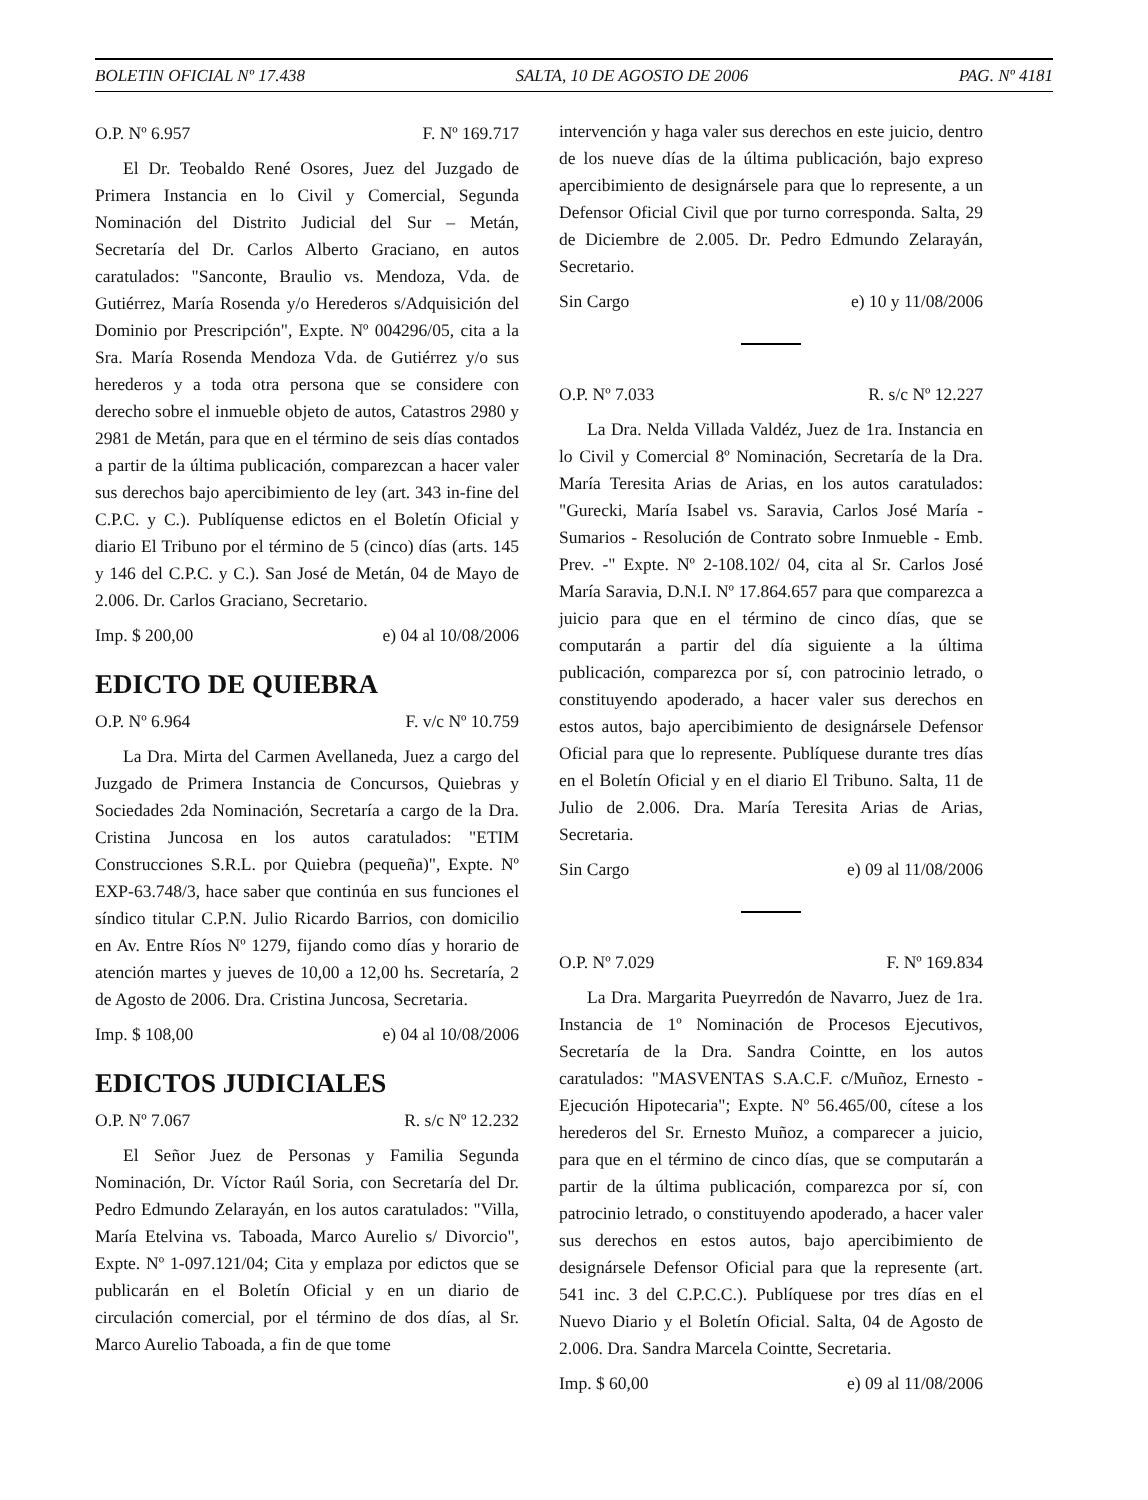BOLETIN OFICIAL Nº 17.438 SALTA, 10 DE AGOSTO DE 2006 PAG. Nº 4181
O.P. Nº 6.957 F. Nº 169.717
El Dr. Teobaldo René Osores, Juez del Juzgado de Primera Instancia en lo Civil y Comercial, Segunda Nominación del Distrito Judicial del Sur – Metán, Secretaría del Dr. Carlos Alberto Graciano, en autos caratulados: "Sanconte, Braulio vs. Mendoza, Vda. de Gutiérrez, María Rosenda y/o Herederos s/Adquisición del Dominio por Prescripción", Expte. Nº 004296/05, cita a la Sra. María Rosenda Mendoza Vda. de Gutiérrez y/o sus herederos y a toda otra persona que se considere con derecho sobre el inmueble objeto de autos, Catastros 2980 y 2981 de Metán, para que en el término de seis días contados a partir de la última publicación, comparezcan a hacer valer sus derechos bajo apercibimiento de ley (art. 343 in-fine del C.P.C. y C.). Publíquense edictos en el Boletín Oficial y diario El Tribuno por el término de 5 (cinco) días (arts. 145 y 146 del C.P.C. y C.). San José de Metán, 04 de Mayo de 2.006. Dr. Carlos Graciano, Secretario.
Imp. $ 200,00 e) 04 al 10/08/2006
EDICTO DE QUIEBRA
O.P. Nº 6.964 F. v/c Nº 10.759
La Dra. Mirta del Carmen Avellaneda, Juez a cargo del Juzgado de Primera Instancia de Concursos, Quiebras y Sociedades 2da Nominación, Secretaría a cargo de la Dra. Cristina Juncosa en los autos caratulados: "ETIM Construcciones S.R.L. por Quiebra (pequeña)", Expte. Nº EXP-63.748/3, hace saber que continúa en sus funciones el síndico titular C.P.N. Julio Ricardo Barrios, con domicilio en Av. Entre Ríos Nº 1279, fijando como días y horario de atención martes y jueves de 10,00 a 12,00 hs. Secretaría, 2 de Agosto de 2006. Dra. Cristina Juncosa, Secretaria.
Imp. $ 108,00 e) 04 al 10/08/2006
EDICTOS JUDICIALES
O.P. Nº 7.067 R. s/c Nº 12.232
El Señor Juez de Personas y Familia Segunda Nominación, Dr. Víctor Raúl Soria, con Secretaría del Dr. Pedro Edmundo Zelarayán, en los autos caratulados: "Villa, María Etelvina vs. Taboada, Marco Aurelio s/ Divorcio", Expte. Nº 1-097.121/04; Cita y emplaza por edictos que se publicarán en el Boletín Oficial y en un diario de circulación comercial, por el término de dos días, al Sr. Marco Aurelio Taboada, a fin de que tome
intervención y haga valer sus derechos en este juicio, dentro de los nueve días de la última publicación, bajo expreso apercibimiento de designársele para que lo represente, a un Defensor Oficial Civil que por turno corresponda. Salta, 29 de Diciembre de 2.005. Dr. Pedro Edmundo Zelarayán, Secretario.
Sin Cargo e) 10 y 11/08/2006
O.P. Nº 7.033 R. s/c Nº 12.227
La Dra. Nelda Villada Valdéz, Juez de 1ra. Instancia en lo Civil y Comercial 8º Nominación, Secretaría de la Dra. María Teresita Arias de Arias, en los autos caratulados: "Gurecki, María Isabel vs. Saravia, Carlos José María - Sumarios - Resolución de Contrato sobre Inmueble - Emb. Prev. -" Expte. Nº 2-108.102/ 04, cita al Sr. Carlos José María Saravia, D.N.I. Nº 17.864.657 para que comparezca a juicio para que en el término de cinco días, que se computarán a partir del día siguiente a la última publicación, comparezca por sí, con patrocinio letrado, o constituyendo apoderado, a hacer valer sus derechos en estos autos, bajo apercibimiento de designársele Defensor Oficial para que lo represente. Publíquese durante tres días en el Boletín Oficial y en el diario El Tribuno. Salta, 11 de Julio de 2.006. Dra. María Teresita Arias de Arias, Secretaria.
Sin Cargo e) 09 al 11/08/2006
O.P. Nº 7.029 F. Nº 169.834
La Dra. Margarita Pueyrredón de Navarro, Juez de 1ra. Instancia de 1º Nominación de Procesos Ejecutivos, Secretaría de la Dra. Sandra Cointte, en los autos caratulados: "MASVENTAS S.A.C.F. c/Muñoz, Ernesto - Ejecución Hipotecaria"; Expte. Nº 56.465/00, cítese a los herederos del Sr. Ernesto Muñoz, a comparecer a juicio, para que en el término de cinco días, que se computarán a partir de la última publicación, comparezca por sí, con patrocinio letrado, o constituyendo apoderado, a hacer valer sus derechos en estos autos, bajo apercibimiento de designársele Defensor Oficial para que la represente (art. 541 inc. 3 del C.P.C.C.). Publíquese por tres días en el Nuevo Diario y el Boletín Oficial. Salta, 04 de Agosto de 2.006. Dra. Sandra Marcela Cointte, Secretaria.
Imp. $ 60,00 e) 09 al 11/08/2006